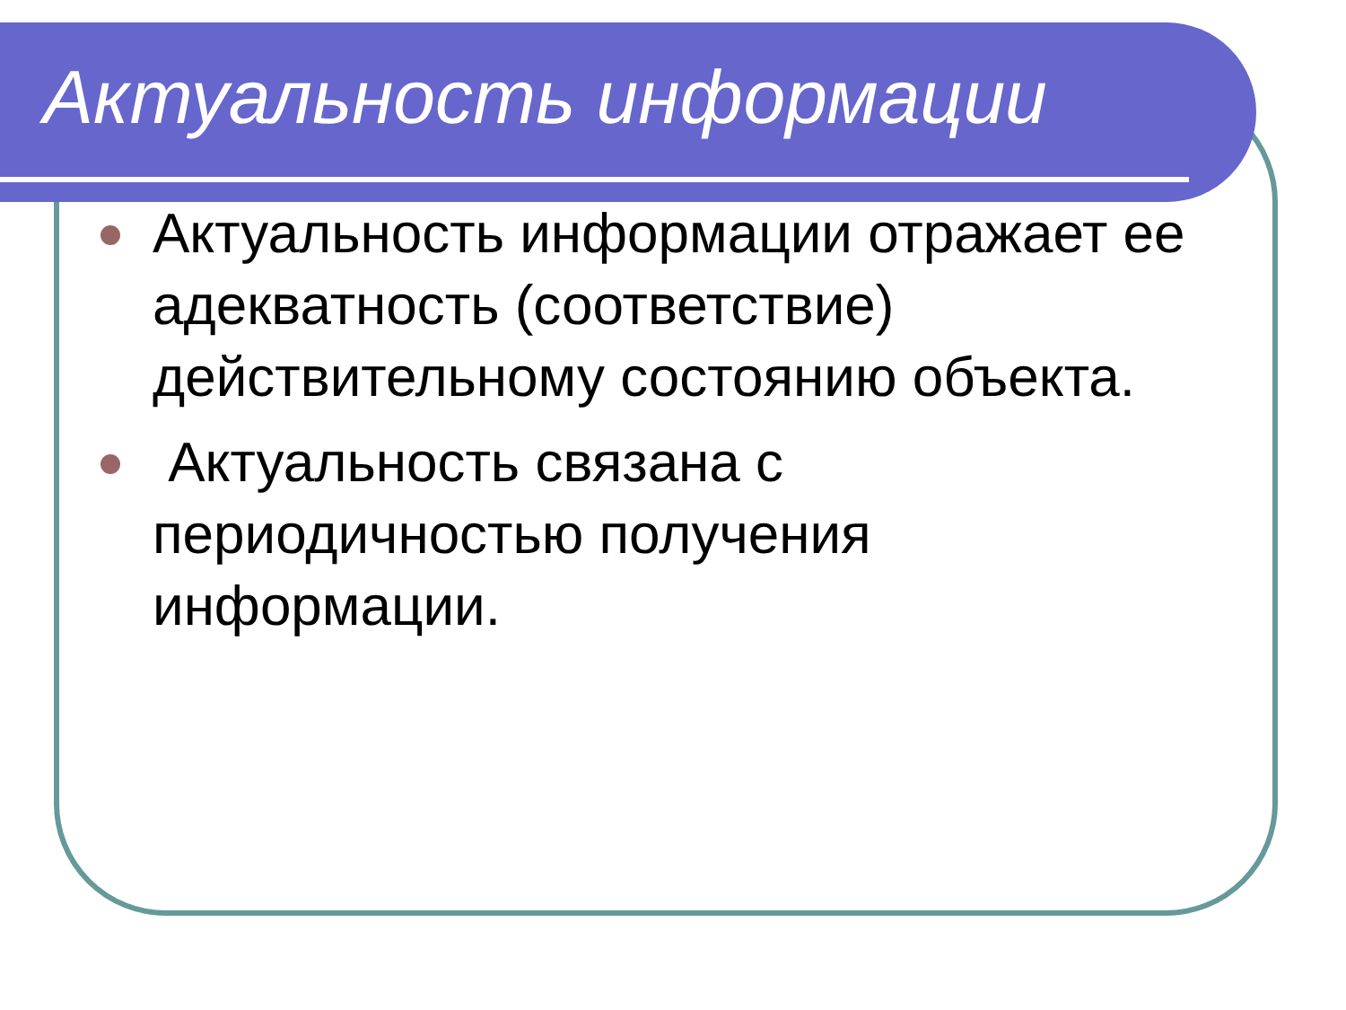Актуальность информации
Актуальность информации отражает ее адекватность (соответствие) действительному состоянию объекта.
Актуальность связана с периодичностью получения информации.